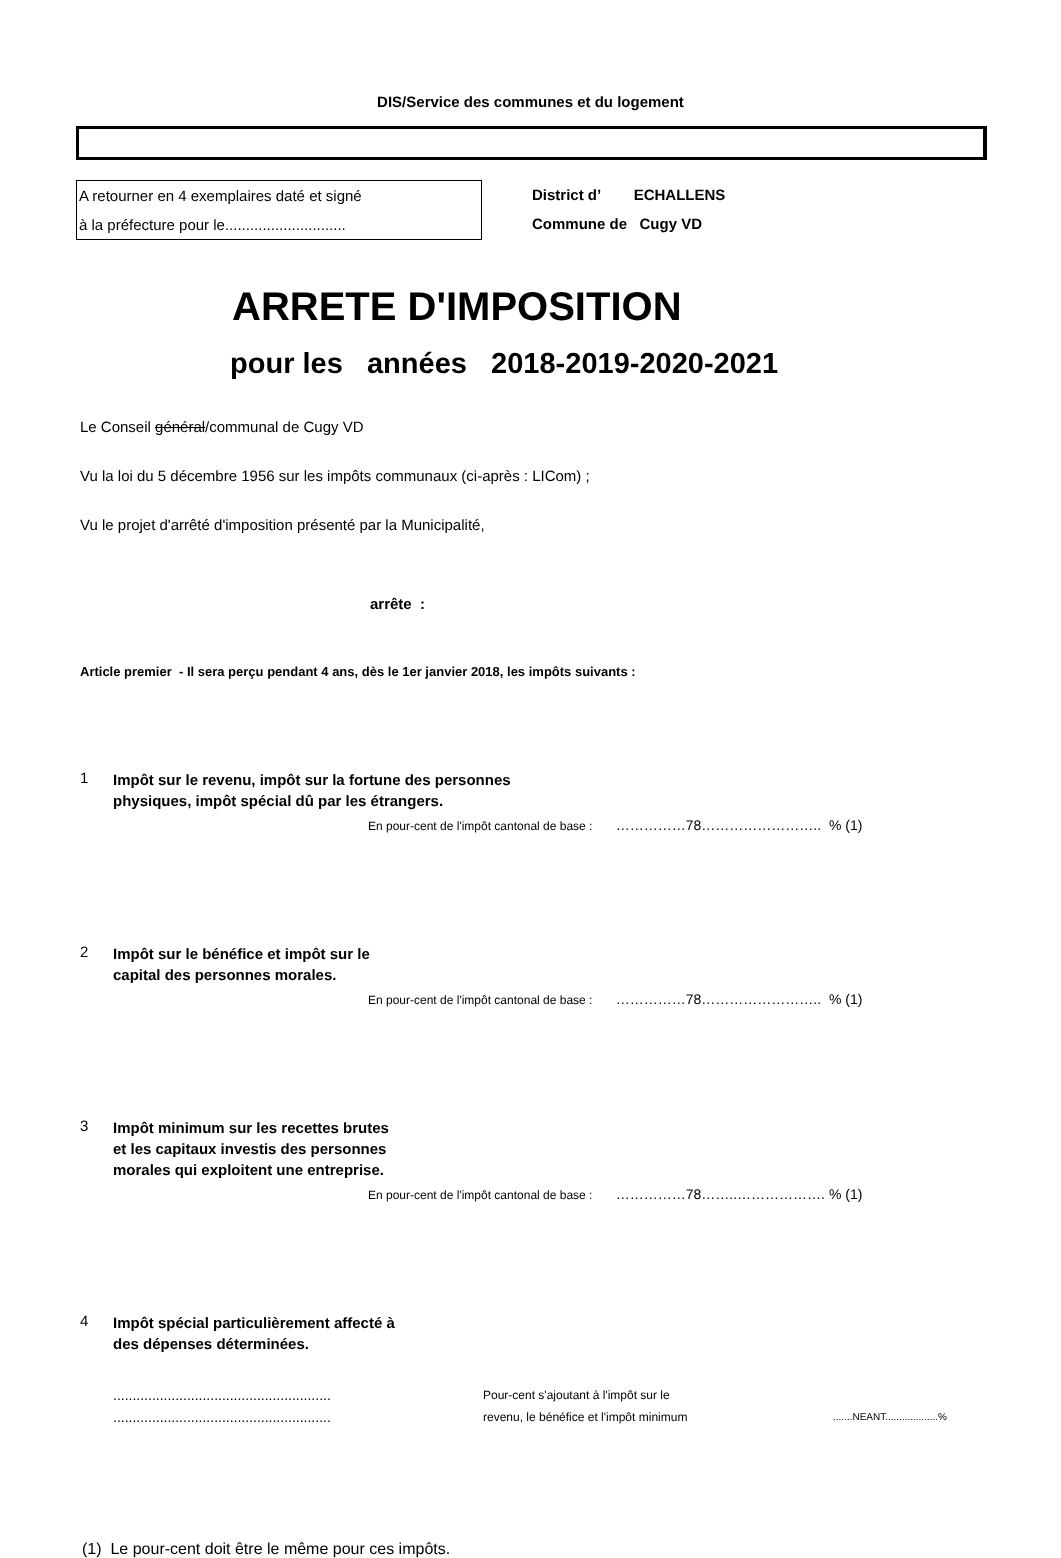DIS/Service des communes et du logement
A retourner en 4 exemplaires daté et signé
à la préfecture pour le.............................
District d’ ECHALLENS
Commune de Cugy VD
ARRETE D'IMPOSITION
pour les années 2018-2019-2020-2021
Le Conseil général/communal de Cugy VD
Vu la loi du 5 décembre 1956 sur les impôts communaux (ci-après : LICom) ;
Vu le projet d'arrêté d'imposition présenté par la Municipalité,
arrête :
Article premier - Il sera perçu pendant 4 ans, dès le 1er janvier 2018, les impôts suivants :
1
Impôt sur le revenu, impôt sur la fortune des personnes
physiques, impôt spécial dû par les étrangers.
En pour-cent de l'impôt cantonal de base : ……………78…………………….. % (1)
2
Impôt sur le bénéfice et impôt sur le
capital des personnes morales.
En pour-cent de l'impôt cantonal de base : ……………78…………………….. % (1)
3
Impôt minimum sur les recettes brutes
et les capitaux investis des personnes
morales qui exploitent une entreprise.
En pour-cent de l'impôt cantonal de base : ……………78……..………………. % (1)
4
Impôt spécial particulièrement affecté à
des dépenses déterminées.
........................................................
........................................................
Pour-cent s'ajoutant à l'impôt sur le
revenu, le bénéfice et l'impôt minimum
.......NEANT...................%
(1) Le pour-cent doit être le même pour ces impôts.